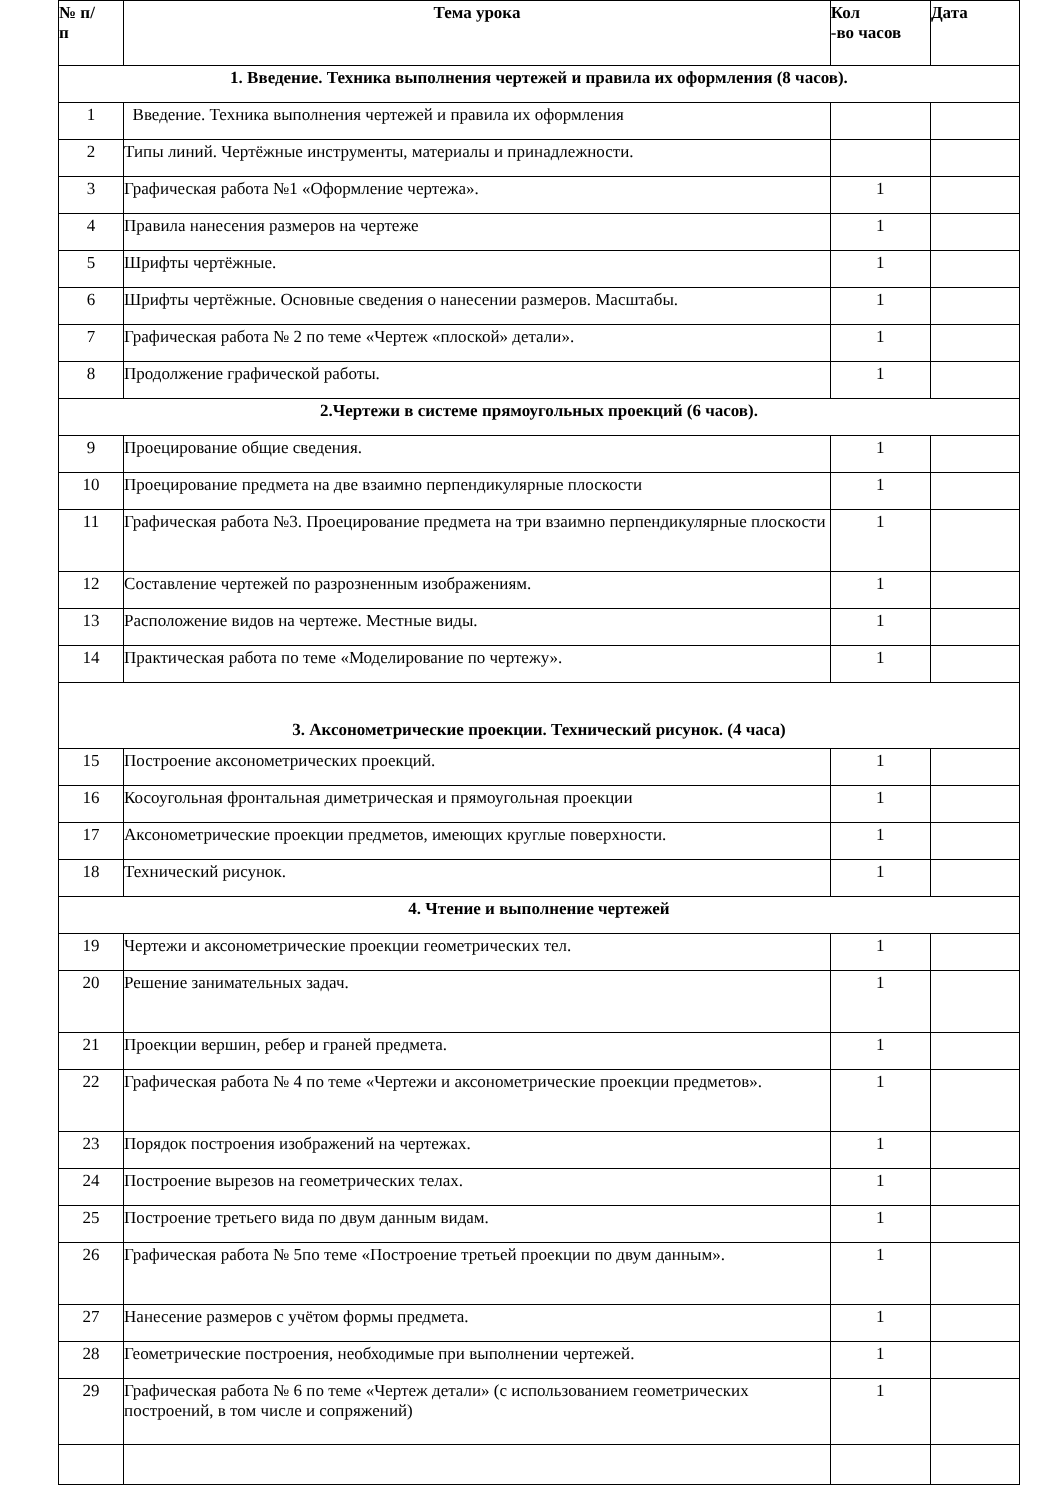| № п/ п | Тема урока | Кол -во часов | Дата |
| --- | --- | --- | --- |
| 1. Введение. Техника выполнения чертежей и правила их оформления (8 часов). | | | |
| 1 | Введение. Техника выполнения чертежей и правила их оформления | | |
| 2 | Типы линий. Чертёжные инструменты, материалы и принадлежности. | | |
| 3 | Графическая работа №1 «Оформление чертежа». | 1 | |
| 4 | Правила нанесения размеров на чертеже | 1 | |
| 5 | Шрифты чертёжные. | 1 | |
| 6 | Шрифты чертёжные. Основные сведения о нанесении размеров. Масштабы. | 1 | |
| 7 | Графическая работа № 2 по теме «Чертеж «плоской» детали». | 1 | |
| 8 | Продолжение графической работы. | 1 | |
| 2.Чертежи в системе прямоугольных проекций (6 часов). | | | |
| 9 | Проецирование общие сведения. | 1 | |
| 10 | Проецирование предмета на две взаимно перпендикулярные плоскости | 1 | |
| 11 | Графическая работа №3. Проецирование предмета на три взаимно перпендикулярные плоскости | 1 | |
| 12 | Составление чертежей по разрозненным изображениям. | 1 | |
| 13 | Расположение видов на чертеже. Местные виды. | 1 | |
| 14 | Практическая работа по теме «Моделирование по чертежу». | 1 | |
| 3. Аксонометрические проекции. Технический рисунок. (4 часа) | | | |
| 15 | Построение аксонометрических проекций. | 1 | |
| 16 | Косоугольная фронтальная диметрическая и прямоугольная проекции | 1 | |
| 17 | Аксонометрические проекции предметов, имеющих круглые поверхности. | 1 | |
| 18 | Технический рисунок. | 1 | |
| 4. Чтение и выполнение чертежей | | | |
| 19 | Чертежи и аксонометрические проекции геометрических тел. | 1 | |
| 20 | Решение занимательных задач. | 1 | |
| 21 | Проекции вершин, ребер и граней предмета. | 1 | |
| 22 | Графическая работа № 4 по теме «Чертежи и аксонометрические проекции предметов». | 1 | |
| 23 | Порядок построения изображений на чертежах. | 1 | |
| 24 | Построение вырезов на геометрических телах. | 1 | |
| 25 | Построение третьего вида по двум данным видам. | 1 | |
| 26 | Графическая работа № 5по теме «Построение третьей проекции по двум данным». | 1 | |
| 27 | Нанесение размеров с учётом формы предмета. | 1 | |
| 28 | Геометрические построения, необходимые при выполнении чертежей. | 1 | |
| 29 | Графическая работа № 6 по теме «Чертеж детали» (с использованием геометрических построений, в том числе и сопряжений) | 1 | |